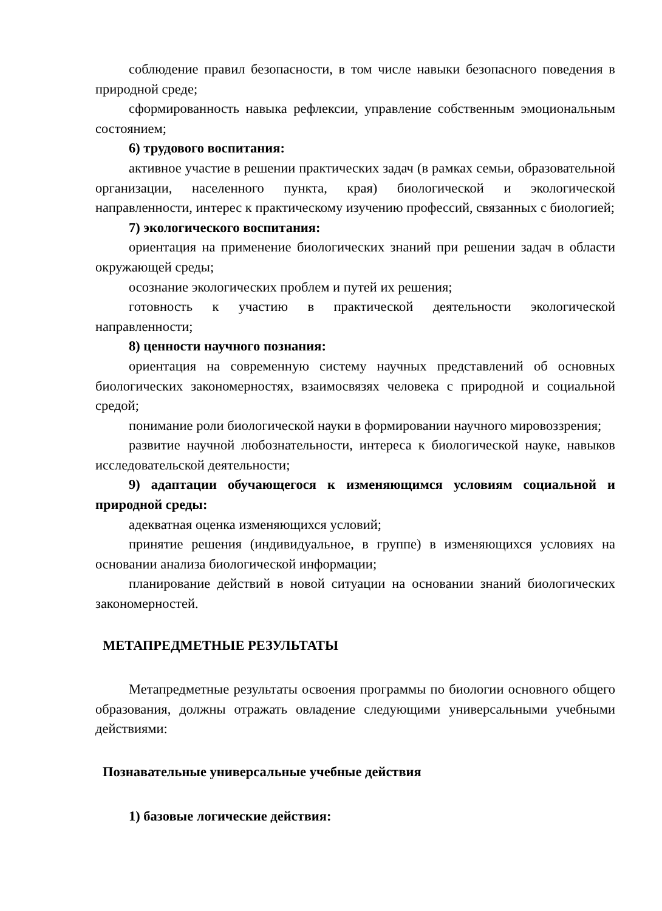соблюдение правил безопасности, в том числе навыки безопасного поведения в природной среде;
сформированность навыка рефлексии, управление собственным эмоциональным состоянием;
6) трудового воспитания:
активное участие в решении практических задач (в рамках семьи, образовательной организации, населенного пункта, края) биологической и экологической направленности, интерес к практическому изучению профессий, связанных с биологией;
7) экологического воспитания:
ориентация на применение биологических знаний при решении задач в области окружающей среды;
осознание экологических проблем и путей их решения;
готовность к участию в практической деятельности экологической направленности;
8) ценности научного познания:
ориентация на современную систему научных представлений об основных биологических закономерностях, взаимосвязях человека с природной и социальной средой;
понимание роли биологической науки в формировании научного мировоззрения;
развитие научной любознательности, интереса к биологической науке, навыков исследовательской деятельности;
9) адаптации обучающегося к изменяющимся условиям социальной и природной среды:
адекватная оценка изменяющихся условий;
принятие решения (индивидуальное, в группе) в изменяющихся условиях на основании анализа биологической информации;
планирование действий в новой ситуации на основании знаний биологических закономерностей.
МЕТАПРЕДМЕТНЫЕ РЕЗУЛЬТАТЫ
Метапредметные результаты освоения программы по биологии основного общего образования, должны отражать овладение следующими универсальными учебными действиями:
Познавательные универсальные учебные действия
1) базовые логические действия: